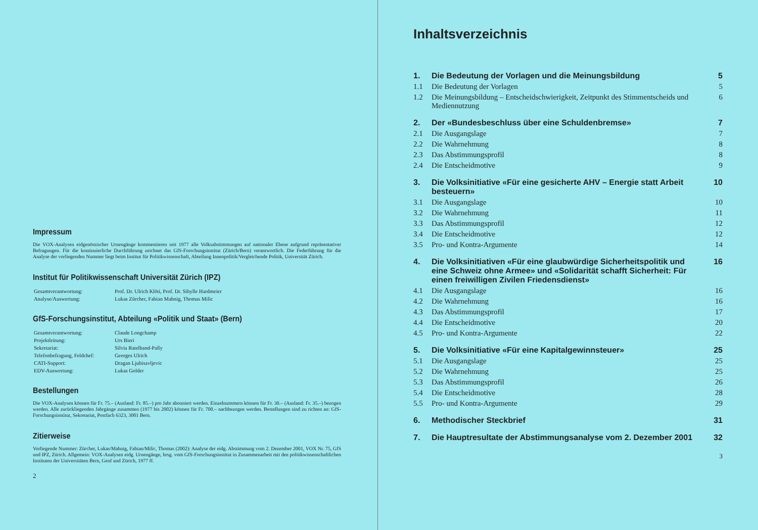Impressum
Die VOX-Analysen eidgenössischer Urnengänge kommentieren seit 1977 alle Volksabstimmungen auf nationaler Ebene aufgrund repräsentativer Befragungen. Für die kontinuierliche Durchführung zeichnet das GfS-Forschungsinstitut (Zürich/Bern) verantwortlich. Die Federführung für die Analyse der vorliegenden Nummer liegt beim Institut für Politikwissenschaft, Abteilung Innenpolitik/Vergleichende Politik, Universität Zürich.
Institut für Politikwissenschaft Universität Zürich (IPZ)
| Gesamtverantwortung: | Prof. Dr. Ulrich Klöti, Prof. Dr. Sibylle Hardmeier |
| Analyse/Auswertung: | Lukas Zürcher, Fabian Mahnig, Thomas Milic |
GfS-Forschungsinstitut, Abteilung «Politik und Staat» (Bern)
| Gesamtverantwortung: | Claude Longchamp |
| Projektleitung: | Urs Bieri |
| Sekretariat: | Silvia Ratelband-Pally |
| Telefonbefragung, Feldchef: | Georges Ulrich |
| CATI-Support: | Dragan Ljubisavljevic |
| EDV-Auswertung: | Lukas Golder |
Bestellungen
Die VOX-Analysen können für Fr. 75.– (Ausland: Fr. 85.–) pro Jahr abonniert werden. Einzelnummern können für Fr. 30.– (Ausland: Fr. 35.–) bezogen werden. Alle zurückliegenden Jahrgänge zusammen (1977 bis 2002) können für Fr. 700.– nachbezogen werden. Bestellungen sind zu richten an: GfS-Forschungsinstitut, Sekretariat, Postfach 6323, 3001 Bern.
Zitierweise
Vorliegende Nummer: Zürcher, Lukas/Mahnig, Fabian/Milic, Thomas (2002): Analyse der eidg. Abstimmung vom 2. Dezember 2001, VOX Nr. 75, GfS und IPZ, Zürich. Allgemein: VOX-Analysen eidg. Urnengänge, hrsg. vom GfS-Forschungsinstitut in Zusammenarbeit mit den politikwissenschaftlichen Instituten der Universitäten Bern, Genf und Zürich, 1977 ff.
2
Inhaltsverzeichnis
| 1. | Die Bedeutung der Vorlagen und die Meinungsbildung | 5 |
| 1.1 | Die Bedeutung der Vorlagen | 5 |
| 1.2 | Die Meinungsbildung – Entscheidschwierigkeit, Zeitpunkt des Stimmentscheids und Mediennutzung | 6 |
| 2. | Der «Bundesbeschluss über eine Schuldenbremse» | 7 |
| 2.1 | Die Ausgangslage | 7 |
| 2.2 | Die Wahrnehmung | 8 |
| 2.3 | Das Abstimmungsprofil | 8 |
| 2.4 | Die Entscheidmotive | 9 |
| 3. | Die Volksinitiative «Für eine gesicherte AHV – Energie statt Arbeit besteuern» | 10 |
| 3.1 | Die Ausgangslage | 10 |
| 3.2 | Die Wahrnehmung | 11 |
| 3.3 | Das Abstimmungsprofil | 12 |
| 3.4 | Die Entscheidmotive | 12 |
| 3.5 | Pro- und Kontra-Argumente | 14 |
| 4. | Die Volksinitiativen «Für eine glaubwürdige Sicherheitspolitik und eine Schweiz ohne Armee» und «Solidarität schafft Sicherheit: Für einen freiwilligen Zivilen Friedensdienst» | 16 |
| 4.1 | Die Ausgangslage | 16 |
| 4.2 | Die Wahrnehmung | 16 |
| 4.3 | Das Abstimmungsprofil | 17 |
| 4.4 | Die Entscheidmotive | 20 |
| 4.5 | Pro- und Kontra-Argumente | 22 |
| 5. | Die Volksinitiative «Für eine Kapitalgewinnsteuer» | 25 |
| 5.1 | Die Ausgangslage | 25 |
| 5.2 | Die Wahrnehmung | 25 |
| 5.3 | Das Abstimmungsprofil | 26 |
| 5.4 | Die Entscheidmotive | 28 |
| 5.5 | Pro- und Kontra-Argumente | 29 |
| 6. | Methodischer Steckbrief | 31 |
| 7. | Die Hauptresultate der Abstimmungsanalyse vom 2. Dezember 2001 | 32 |
3